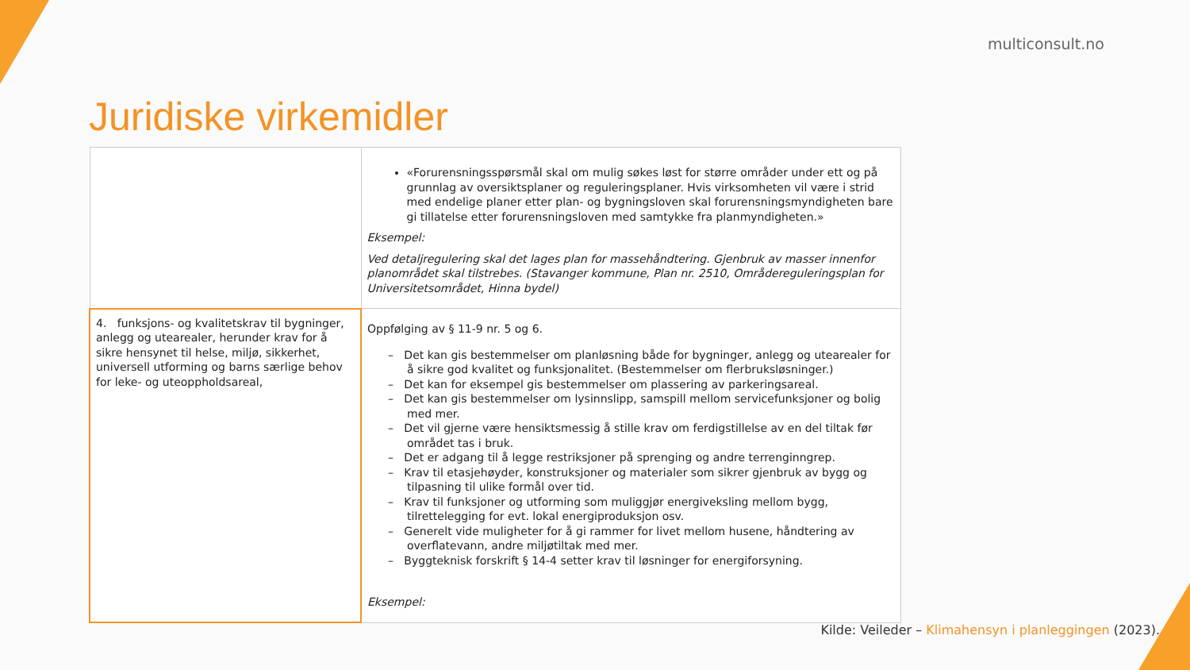multiconsult.no
Juridiske virkemidler
| | «Forurensningsspørsmål skal om mulig søkes løst for større områder under ett og på grunnlag av oversiktsplaner og reguleringsplaner. Hvis virksomheten vil være i strid med endelige planer etter plan- og bygningsloven skal forurensningsmyndigheten bare gi tillatelse etter forurensningsloven med samtykke fra planmyndigheten.» Eksempel: Ved detaljregulering skal det lages plan for massehåndtering. Gjenbruk av masser innenfor planområdet skal tilstrebes. (Stavanger kommune, Plan nr. 2510, Områdereguleringsplan for Universitetsområdet, Hinna bydel) |
| 4. funksjons- og kvalitetskrav til bygninger, anlegg og utearealer, herunder krav for å sikre hensynet til helse, miljø, sikkerhet, universell utforming og barns særlige behov for leke- og uteoppholdsareal, | Oppfølging av § 11-9 nr. 5 og 6. – Det kan gis bestemmelser om planløsning både for bygninger, anlegg og utearealer for å sikre god kvalitet og funksjonalitet. (Bestemmelser om flerbruksløsninger.) – Det kan for eksempel gis bestemmelser om plassering av parkeringsareal. – Det kan gis bestemmelser om lysinnslipp, samspill mellom servicefunksjoner og bolig med mer. – Det vil gjerne være hensiktsmessig å stille krav om ferdigstillelse av en del tiltak før området tas i bruk. – Det er adgang til å legge restriksjoner på sprenging og andre terrenginngrep. – Krav til etasjehøyder, konstruksjoner og materialer som sikrer gjenbruk av bygg og tilpasning til ulike formål over tid. – Krav til funksjoner og utforming som muliggjør energiveksling mellom bygg, tilrettelegging for evt. lokal energiproduksjon osv. – Generelt vide muligheter for å gi rammer for livet mellom husene, håndtering av overflatevann, andre miljøtiltak med mer. – Byggteknisk forskrift § 14-4 setter krav til løsninger for energiforsyning. Eksempel: |
Kilde: Veileder – Klimahensyn i planleggingen (2023).